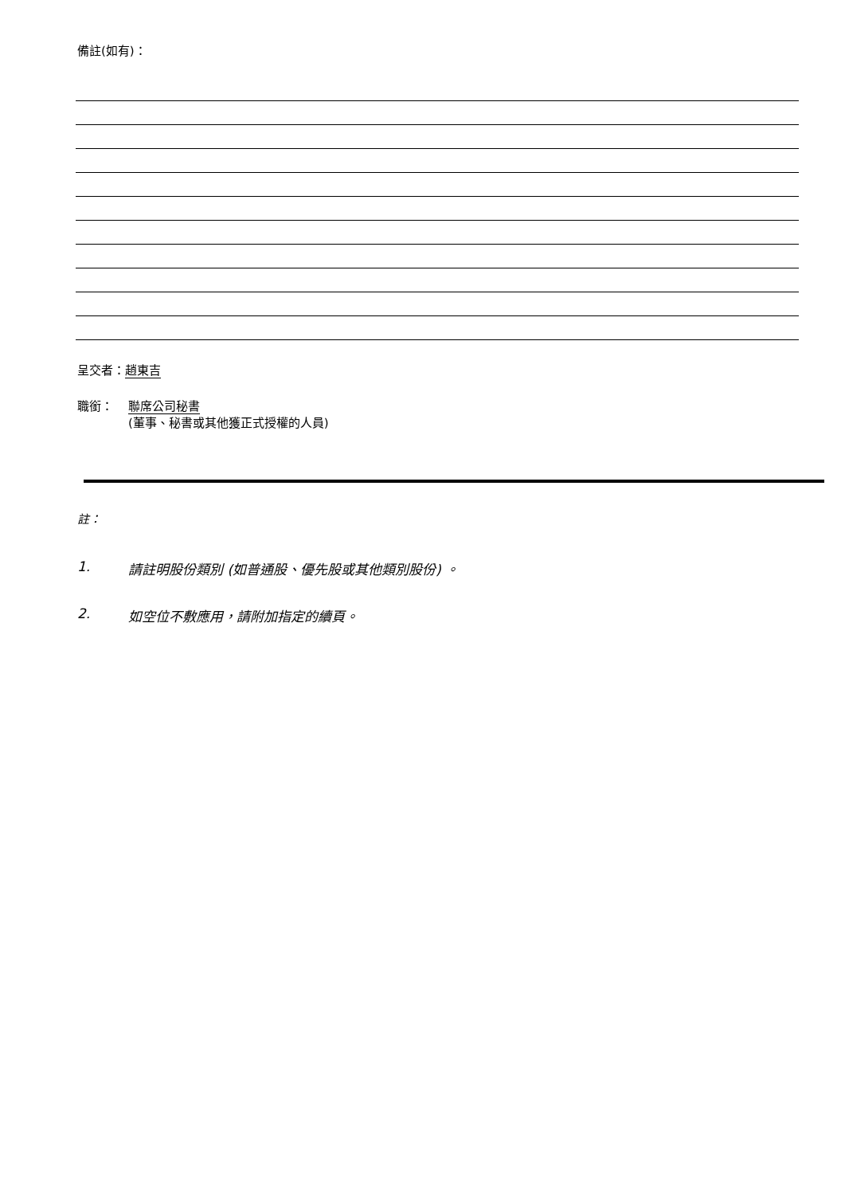備註(如有)：
呈交者：趙東吉
職銜： 聯席公司秘書
(董事、秘書或其他獲正式授權的人員)
註：
1. 請註明股份類別 (如普通股、優先股或其他類別股份) 。
2. 如空位不敷應用，請附加指定的續頁。